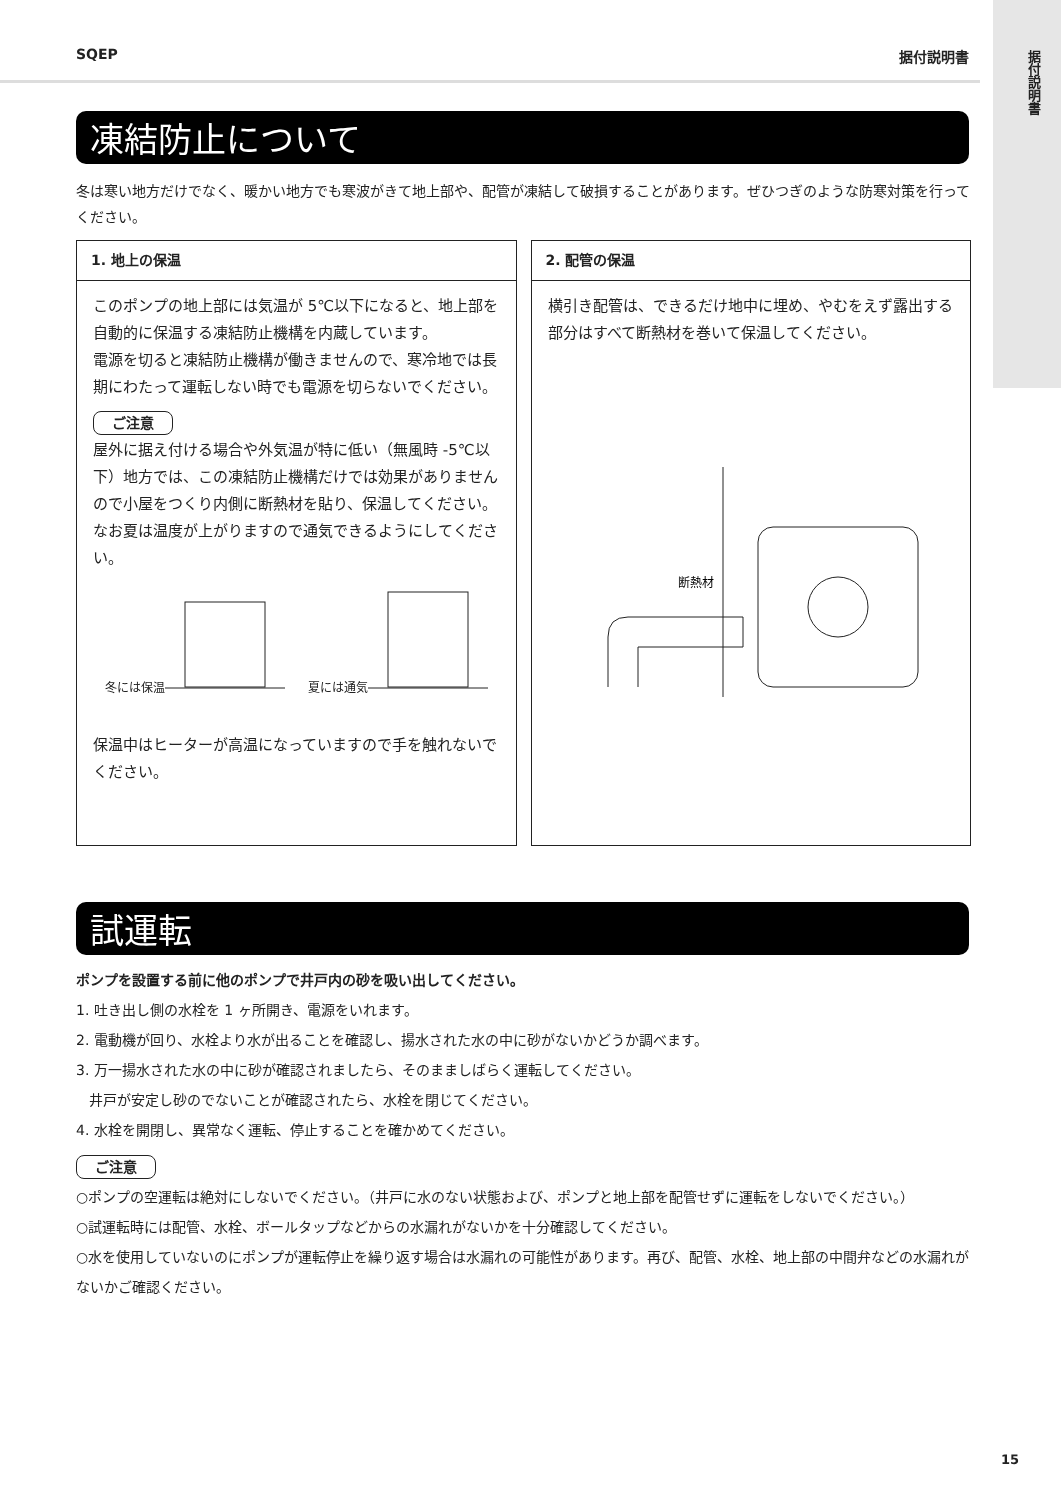据付説明書
SQEP 据付説明書
凍結防止について
冬は寒い地方だけでなく、暖かい地方でも寒波がきて地上部や、配管が凍結して破損することがあります。ぜひつぎのような防寒対策を行ってください。
1. 地上の保温
このポンプの地上部には気温が 5℃以下になると、地上部を自動的に保温する凍結防止機構を内蔵しています。
電源を切ると凍結防止機構が働きませんので、寒冷地では長期にわたって運転しない時でも電源を切らないでください。
ご注意
屋外に据え付ける場合や外気温が特に低い（無風時 -5℃以下）地方では、この凍結防止機構だけでは効果がありませんので小屋をつくり内側に断熱材を貼り、保温してください。なお夏は温度が上がりますので通気できるようにしてください。
冬には保温 夏には通気
保温中はヒーターが高温になっていますので手を触れないでください。
2. 配管の保温
横引き配管は、できるだけ地中に埋め、やむをえず露出する部分はすべて断熱材を巻いて保温してください。
断熱材
試運転
ポンプを設置する前に他のポンプで井戸内の砂を吸い出してください。
1. 吐き出し側の水栓を 1 ヶ所開き、電源をいれます。
2. 電動機が回り、水栓より水が出ることを確認し、揚水された水の中に砂がないかどうか調べます。
3. 万一揚水された水の中に砂が確認されましたら、そのまましばらく運転してください。
井戸が安定し砂のでないことが確認されたら、水栓を閉じてください。
4. 水栓を開閉し、異常なく運転、停止することを確かめてください。
ご注意
○ポンプの空運転は絶対にしないでください。（井戸に水のない状態および、ポンプと地上部を配管せずに運転をしないでください。）
○試運転時には配管、水栓、ボールタップなどからの水漏れがないかを十分確認してください。
○水を使用していないのにポンプが運転停止を繰り返す場合は水漏れの可能性があります。再び、配管、水栓、地上部の中間弁などの水漏れがないかご確認ください。
15